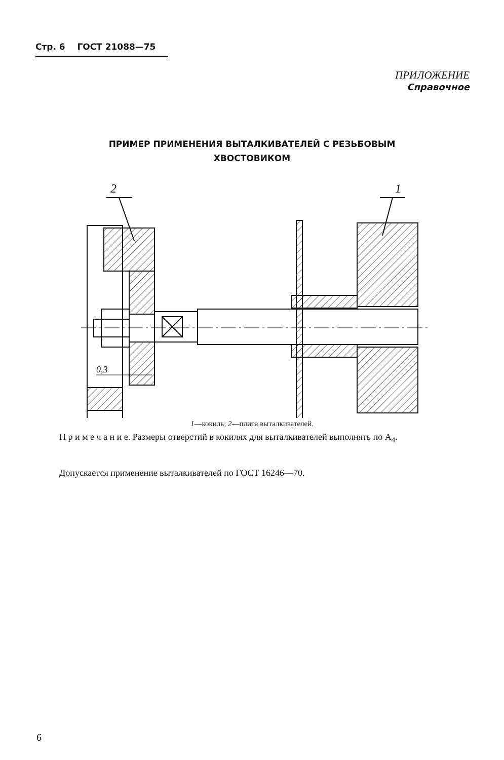Стр. 6 ГОСТ 21088—75
ПРИЛОЖЕНИЕ
Справочное
ПРИМЕР ПРИМЕНЕНИЯ ВЫТАЛКИВАТЕЛЕЙ С РЕЗЬБОВЫМ
ХВОСТОВИКОМ
2
1
0,3
1—кокиль; 2—плита выталкивателей.
П р и м е ч а н и е. Размеры отверстий в кокилях для выталкивателей выполнять по А<sub>4</sub>.
Допускается применение выталкивателей по ГОСТ 16246—70.
6